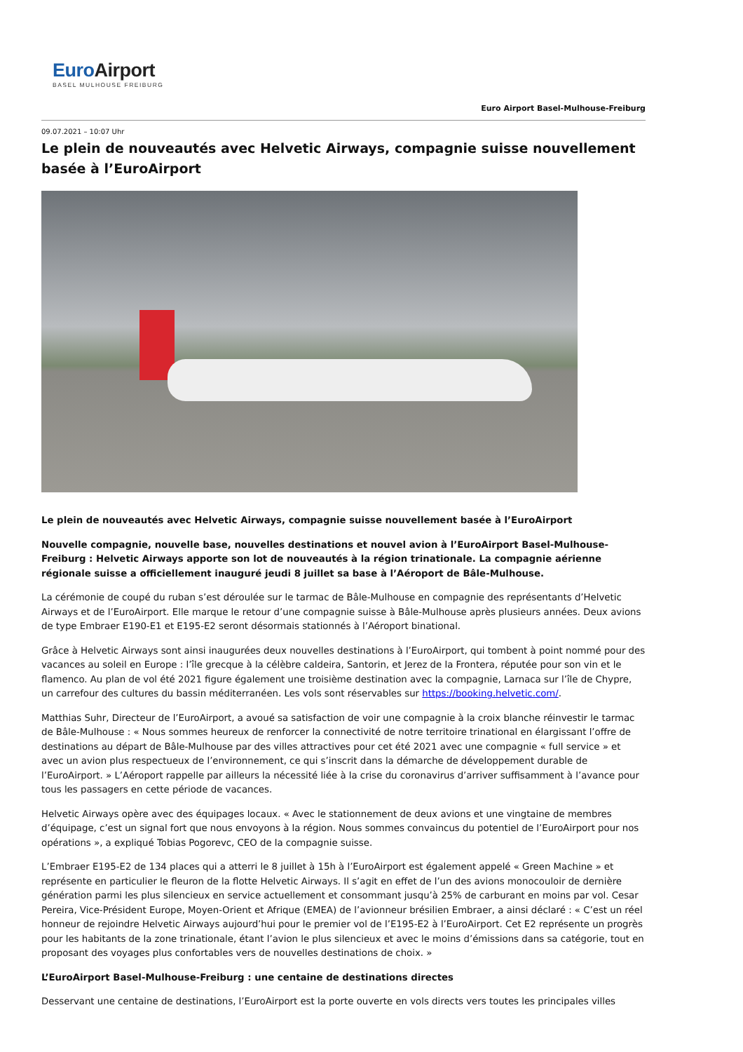EuroAirport
BASEL MULHOUSE FREIBURG
Euro Airport Basel-Mulhouse-Freiburg
09.07.2021 – 10:07 Uhr
Le plein de nouveautés avec Helvetic Airways, compagnie suisse nouvellement basée à l’EuroAirport
Le plein de nouveautés avec Helvetic Airways, compagnie suisse nouvellement basée à l’EuroAirport
Nouvelle compagnie, nouvelle base, nouvelles destinations et nouvel avion à l’EuroAirport Basel-Mulhouse-Freiburg : Helvetic Airways apporte son lot de nouveautés à la région trinationale. La compagnie aérienne régionale suisse a officiellement inauguré jeudi 8 juillet sa base à l’Aéroport de Bâle-Mulhouse.
La cérémonie de coupé du ruban s’est déroulée sur le tarmac de Bâle-Mulhouse en compagnie des représentants d’Helvetic Airways et de l’EuroAirport. Elle marque le retour d’une compagnie suisse à Bâle-Mulhouse après plusieurs années. Deux avions de type Embraer E190-E1 et E195-E2 seront désormais stationnés à l’Aéroport binational.
Grâce à Helvetic Airways sont ainsi inaugurées deux nouvelles destinations à l’EuroAirport, qui tombent à point nommé pour des vacances au soleil en Europe : l’île grecque à la célèbre caldeira, Santorin, et Jerez de la Frontera, réputée pour son vin et le flamenco. Au plan de vol été 2021 figure également une troisième destination avec la compagnie, Larnaca sur l’île de Chypre, un carrefour des cultures du bassin méditerranéen. Les vols sont réservables sur https://booking.helvetic.com/.
Matthias Suhr, Directeur de l’EuroAirport, a avoué sa satisfaction de voir une compagnie à la croix blanche réinvestir le tarmac de Bâle-Mulhouse : « Nous sommes heureux de renforcer la connectivité de notre territoire trinational en élargissant l’offre de destinations au départ de Bâle-Mulhouse par des villes attractives pour cet été 2021 avec une compagnie « full service » et avec un avion plus respectueux de l’environnement, ce qui s’inscrit dans la démarche de développement durable de l’EuroAirport. » L’Aéroport rappelle par ailleurs la nécessité liée à la crise du coronavirus d’arriver suffisamment à l’avance pour tous les passagers en cette période de vacances.
Helvetic Airways opère avec des équipages locaux. « Avec le stationnement de deux avions et une vingtaine de membres d’équipage, c’est un signal fort que nous envoyons à la région. Nous sommes convaincus du potentiel de l’EuroAirport pour nos opérations », a expliqué Tobias Pogorevc, CEO de la compagnie suisse.
L’Embraer E195-E2 de 134 places qui a atterri le 8 juillet à 15h à l’EuroAirport est également appelé « Green Machine » et représente en particulier le fleuron de la flotte Helvetic Airways. Il s’agit en effet de l’un des avions monocouloir de dernière génération parmi les plus silencieux en service actuellement et consommant jusqu’à 25% de carburant en moins par vol. Cesar Pereira, Vice-Président Europe, Moyen-Orient et Afrique (EMEA) de l’avionneur brésilien Embraer, a ainsi déclaré : « C’est un réel honneur de rejoindre Helvetic Airways aujourd’hui pour le premier vol de l’E195-E2 à l’EuroAirport. Cet E2 représente un progrès pour les habitants de la zone trinationale, étant l’avion le plus silencieux et avec le moins d’émissions dans sa catégorie, tout en proposant des voyages plus confortables vers de nouvelles destinations de choix. »
L’EuroAirport Basel-Mulhouse-Freiburg : une centaine de destinations directes
Desservant une centaine de destinations, l’EuroAirport est la porte ouverte en vols directs vers toutes les principales villes